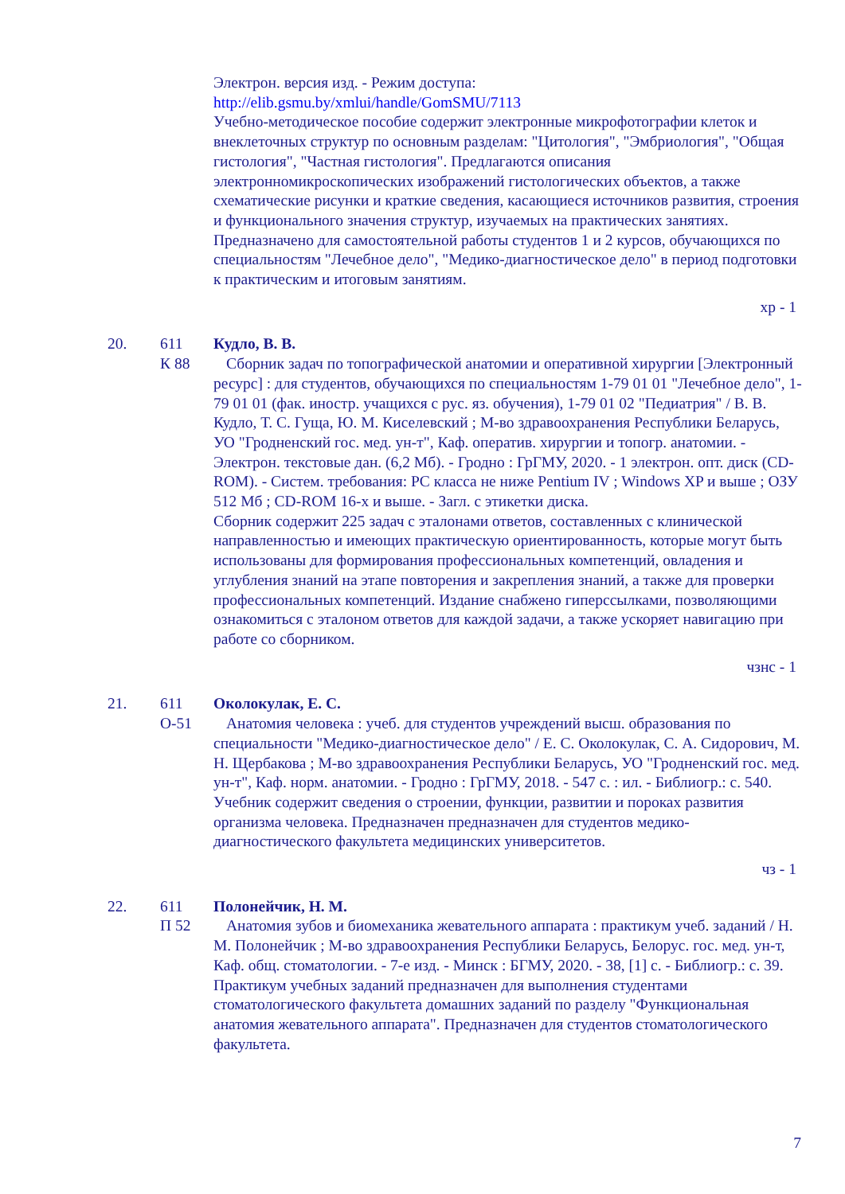Электрон. версия изд. - Режим доступа:
http://elib.gsmu.by/xmlui/handle/GomSMU/7113
Учебно-методическое пособие содержит электронные микрофотографии клеток и внеклеточных структур по основным разделам: "Цитология", "Эмбриология", "Общая гистология", "Частная гистология". Предлагаются описания электронномикроскопических изображений гистологических объектов, а также схематические рисунки и краткие сведения, касающиеся источников развития, строения и функционального значения структур, изучаемых на практических занятиях. Предназначено для самостоятельной работы студентов 1 и 2 курсов, обучающихся по специальностям "Лечебное дело", "Медико-диагностическое дело" в период подготовки к практическим и итоговым занятиям.
хр - 1
20. 611
К 88
Кудло, В. В.
Сборник задач по топографической анатомии и оперативной хирургии [Электронный ресурс] : для студентов, обучающихся по специальностям 1-79 01 01 "Лечебное дело", 1-79 01 01 (фак. иностр. учащихся с рус. яз. обучения), 1-79 01 02 "Педиатрия" / В. В. Кудло, Т. С. Гуща, Ю. М. Киселевский ; М-во здравоохранения Республики Беларусь, УО "Гродненский гос. мед. ун-т", Каф. оператив. хирургии и топогр. анатомии. - Электрон. текстовые дан. (6,2 Мб). - Гродно : ГрГМУ, 2020. - 1 электрон. опт. диск (CD-ROM). - Систем. требования: PC класса не ниже Pentium IV ; Windows XP и выше ; ОЗУ 512 Мб ; CD-ROM 16-х и выше. - Загл. с этикетки диска.
Сборник содержит 225 задач с эталонами ответов, составленных с клинической направленностью и имеющих практическую ориентированность, которые могут быть использованы для формирования профессиональных компетенций, овладения и углубления знаний на этапе повторения и закрепления знаний, а также для проверки профессиональных компетенций. Издание снабжено гиперссылками, позволяющими ознакомиться с эталоном ответов для каждой задачи, а также ускоряет навигацию при работе со сборником.
чзнс - 1
21. 611
О-51
Околокулак, Е. С.
Анатомия человека : учеб. для студентов учреждений высш. образования по специальности "Медико-диагностическое дело" / Е. С. Околокулак, С. А. Сидорович, М. Н. Щербакова ; М-во здравоохранения Республики Беларусь, УО "Гродненский гос. мед. ун-т", Каф. норм. анатомии. - Гродно : ГрГМУ, 2018. - 547 с. : ил. - Библиогр.: с. 540.
Учебник содержит сведения о строении, функции, развитии и пороках развития организма человека. Предназначен предназначен для студентов медико-диагностического факультета медицинских университетов.
чз - 1
22. 611
П 52
Полонейчик, Н. М.
Анатомия зубов и биомеханика жевательного аппарата : практикум учеб. заданий / Н. М. Полонейчик ; М-во здравоохранения Республики Беларусь, Белорус. гос. мед. ун-т, Каф. общ. стоматологии. - 7-е изд. - Минск : БГМУ, 2020. - 38, [1] с. - Библиогр.: с. 39.
Практикум учебных заданий предназначен для выполнения студентами стоматологического факультета домашних заданий по разделу "Функциональная анатомия жевательного аппарата". Предназначен для студентов стоматологического факультета.
7